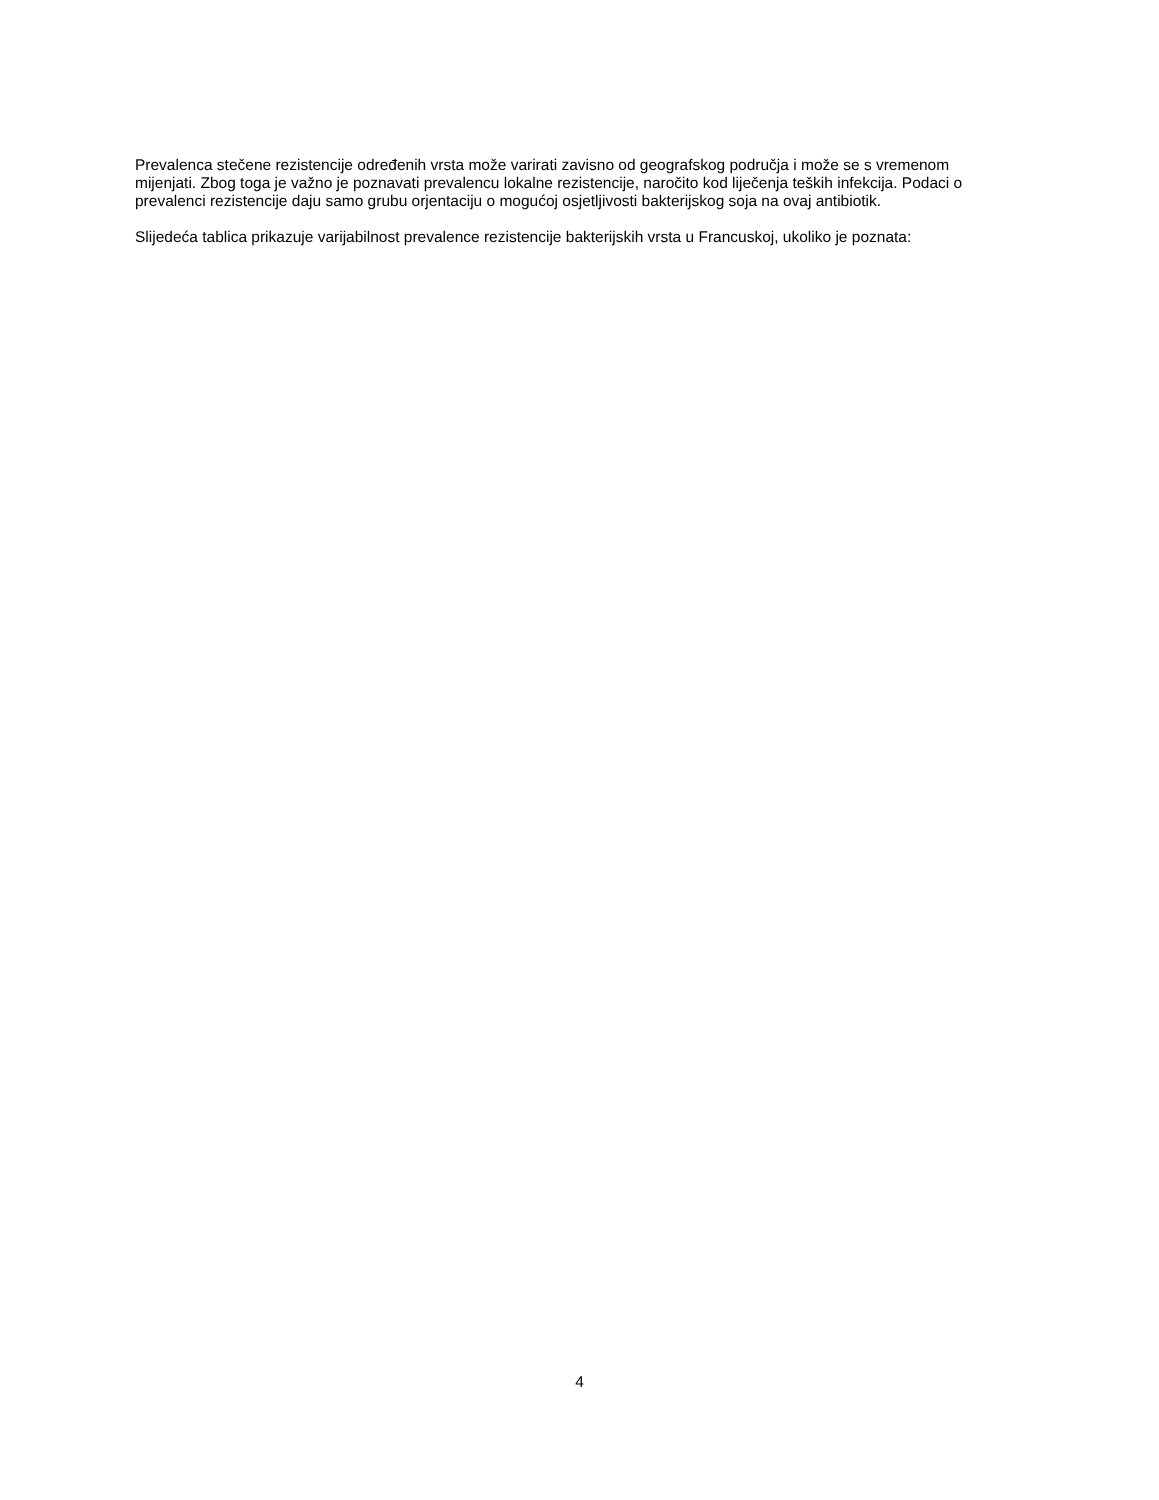Prevalenca stečene rezistencije određenih vrsta može varirati zavisno od geografskog područja i može se s vremenom mijenjati. Zbog toga je važno je poznavati prevalencu lokalne rezistencije, naročito kod liječenja teških infekcija. Podaci o prevalenci rezistencije daju samo grubu orjentaciju o mogućoj osjetljivosti bakterijskog soja na ovaj antibiotik.
Slijedeća tablica prikazuje varijabilnost prevalence rezistencije bakterijskih vrsta u Francuskoj, ukoliko je poznata:
4